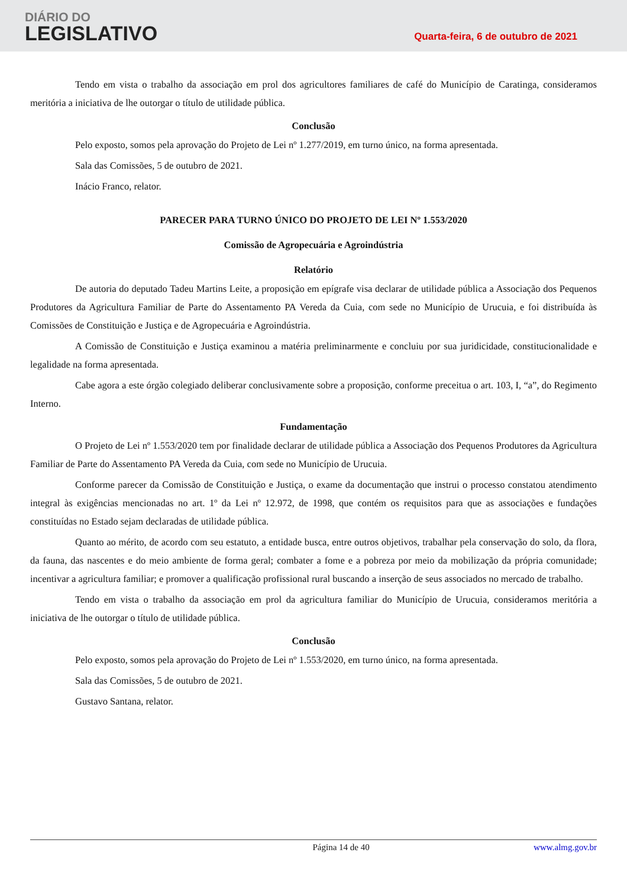DIÁRIO DO
LEGISLATIVO
Quarta-feira, 6 de outubro de 2021
Tendo em vista o trabalho da associação em prol dos agricultores familiares de café do Município de Caratinga, consideramos meritória a iniciativa de lhe outorgar o título de utilidade pública.
Conclusão
Pelo exposto, somos pela aprovação do Projeto de Lei nº 1.277/2019, em turno único, na forma apresentada.
Sala das Comissões, 5 de outubro de 2021.
Inácio Franco, relator.
PARECER PARA TURNO ÚNICO DO PROJETO DE LEI Nº 1.553/2020
Comissão de Agropecuária e Agroindústria
Relatório
De autoria do deputado Tadeu Martins Leite, a proposição em epígrafe visa declarar de utilidade pública a Associação dos Pequenos Produtores da Agricultura Familiar de Parte do Assentamento PA Vereda da Cuia, com sede no Município de Urucuia, e foi distribuída às Comissões de Constituição e Justiça e de Agropecuária e Agroindústria.
A Comissão de Constituição e Justiça examinou a matéria preliminarmente e concluiu por sua juridicidade, constitucionalidade e legalidade na forma apresentada.
Cabe agora a este órgão colegiado deliberar conclusivamente sobre a proposição, conforme preceitua o art. 103, I, “a”, do Regimento Interno.
Fundamentação
O Projeto de Lei nº 1.553/2020 tem por finalidade declarar de utilidade pública a Associação dos Pequenos Produtores da Agricultura Familiar de Parte do Assentamento PA Vereda da Cuia, com sede no Município de Urucuia.
Conforme parecer da Comissão de Constituição e Justiça, o exame da documentação que instrui o processo constatou atendimento integral às exigências mencionadas no art. 1º da Lei nº 12.972, de 1998, que contém os requisitos para que as associações e fundações constituídas no Estado sejam declaradas de utilidade pública.
Quanto ao mérito, de acordo com seu estatuto, a entidade busca, entre outros objetivos, trabalhar pela conservação do solo, da flora, da fauna, das nascentes e do meio ambiente de forma geral; combater a fome e a pobreza por meio da mobilização da própria comunidade; incentivar a agricultura familiar; e promover a qualificação profissional rural buscando a inserção de seus associados no mercado de trabalho.
Tendo em vista o trabalho da associação em prol da agricultura familiar do Município de Urucuia, consideramos meritória a iniciativa de lhe outorgar o título de utilidade pública.
Conclusão
Pelo exposto, somos pela aprovação do Projeto de Lei nº 1.553/2020, em turno único, na forma apresentada.
Sala das Comissões, 5 de outubro de 2021.
Gustavo Santana, relator.
Página 14 de 40 www.almg.gov.br